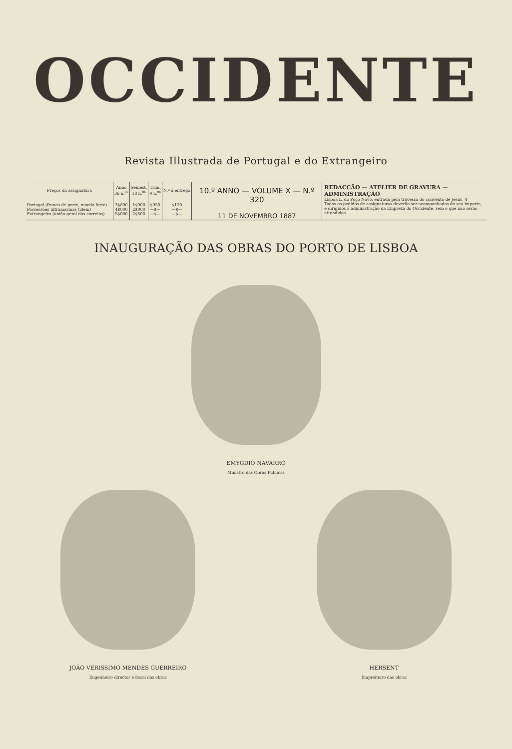OCCIDENTE
Revista Illustrada de Portugal e do Extrangeiro
| Preços da assignatura | Anno 36 n.<sup>os</sup> | Semest. 18 n.<sup>os</sup> | Trim. 9 n.<sup>os</sup> | N.º á entrega |
| --- | --- | --- | --- | --- |
| Portugal (franco de porte, moeda forte) Possessões ultramarinas (idem) Extrangeiro (união geral dos correios) | 3$800 4$000 5$000 | 1$900 2$000 2$500 | $950 —$— —$— | $120 —$— —$— |
10.º ANNO — VOLUME X — N.º 320
11 DE NOVEMBRO 1887
REDACÇÃO — ATELIER DE GRAVURA — ADMINISTRAÇÃO
Lisboa L. do Poço Novo, entrada pela travessa do convento de Jesus, 4
Todos os pedidos de assignaturas deverão ser acompanhados do seu importe, e dirigidos á administração da Empreza do Occidente, sem o que não serão attendidos.
INAUGURAÇÃO DAS OBRAS DO PORTO DE LISBOA
EMYGDIO NAVARRO
Ministro das Obras Publicas
JOÃO VERISSIMO MENDES GUERREIRO
Engenheiro director e fiscal das obras
HERSENT
Empreiteiro das obras